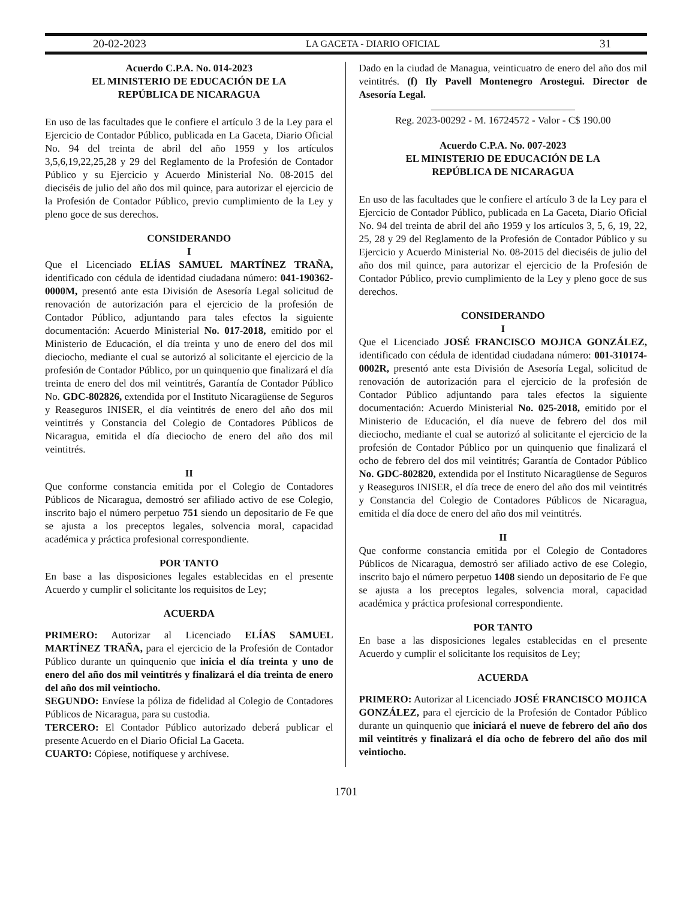20-02-2023 LA GACETA - DIARIO OFICIAL 31
Acuerdo C.P.A. No. 014-2023
EL MINISTERIO DE EDUCACIÓN DE LA
REPÚBLICA DE NICARAGUA
En uso de las facultades que le confiere el artículo 3 de la Ley para el Ejercicio de Contador Público, publicada en La Gaceta, Diario Oficial No. 94 del treinta de abril del año 1959 y los artículos 3,5,6,19,22,25,28 y 29 del Reglamento de la Profesión de Contador Público y su Ejercicio y Acuerdo Ministerial No. 08-2015 del dieciséis de julio del año dos mil quince, para autorizar el ejercicio de la Profesión de Contador Público, previo cumplimiento de la Ley y pleno goce de sus derechos.
CONSIDERANDO
I
Que el Licenciado ELÍAS SAMUEL MARTÍNEZ TRAÑA, identificado con cédula de identidad ciudadana número: 041-190362-0000M, presentó ante esta División de Asesoría Legal solicitud de renovación de autorización para el ejercicio de la profesión de Contador Público, adjuntando para tales efectos la siguiente documentación: Acuerdo Ministerial No. 017-2018, emitido por el Ministerio de Educación, el día treinta y uno de enero del dos mil dieciocho, mediante el cual se autorizó al solicitante el ejercicio de la profesión de Contador Público, por un quinquenio que finalizará el día treinta de enero del dos mil veintitrés, Garantía de Contador Público No. GDC-802826, extendida por el Instituto Nicaragüense de Seguros y Reaseguros INISER, el día veintitrés de enero del año dos mil veintitrés y Constancia del Colegio de Contadores Públicos de Nicaragua, emitida el día dieciocho de enero del año dos mil veintitrés.
II
Que conforme constancia emitida por el Colegio de Contadores Públicos de Nicaragua, demostró ser afiliado activo de ese Colegio, inscrito bajo el número perpetuo 751 siendo un depositario de Fe que se ajusta a los preceptos legales, solvencia moral, capacidad académica y práctica profesional correspondiente.
POR TANTO
En base a las disposiciones legales establecidas en el presente Acuerdo y cumplir el solicitante los requisitos de Ley;
ACUERDA
PRIMERO: Autorizar al Licenciado ELÍAS SAMUEL MARTÍNEZ TRAÑA, para el ejercicio de la Profesión de Contador Público durante un quinquenio que inicia el día treinta y uno de enero del año dos mil veintitrés y finalizará el día treinta de enero del año dos mil veintiocho.
SEGUNDO: Envíese la póliza de fidelidad al Colegio de Contadores Públicos de Nicaragua, para su custodia.
TERCERO: El Contador Público autorizado deberá publicar el presente Acuerdo en el Diario Oficial La Gaceta.
CUARTO: Cópiese, notifíquese y archívese.
Dado en la ciudad de Managua, veinticuatro de enero del año dos mil veintitrés. (f) Ily Pavell Montenegro Arostegui. Director de Asesoría Legal.
Reg. 2023-00292 - M. 16724572 - Valor - C$ 190.00
Acuerdo C.P.A. No. 007-2023
EL MINISTERIO DE EDUCACIÓN DE LA
REPÚBLICA DE NICARAGUA
En uso de las facultades que le confiere el artículo 3 de la Ley para el Ejercicio de Contador Público, publicada en La Gaceta, Diario Oficial No. 94 del treinta de abril del año 1959 y los artículos 3, 5, 6, 19, 22, 25, 28 y 29 del Reglamento de la Profesión de Contador Público y su Ejercicio y Acuerdo Ministerial No. 08-2015 del dieciséis de julio del año dos mil quince, para autorizar el ejercicio de la Profesión de Contador Público, previo cumplimiento de la Ley y pleno goce de sus derechos.
CONSIDERANDO
I
Que el Licenciado JOSÉ FRANCISCO MOJICA GONZÁLEZ, identificado con cédula de identidad ciudadana número: 001-310174-0002R, presentó ante esta División de Asesoría Legal, solicitud de renovación de autorización para el ejercicio de la profesión de Contador Público adjuntando para tales efectos la siguiente documentación: Acuerdo Ministerial No. 025-2018, emitido por el Ministerio de Educación, el día nueve de febrero del dos mil dieciocho, mediante el cual se autorizó al solicitante el ejercicio de la profesión de Contador Público por un quinquenio que finalizará el ocho de febrero del dos mil veintitrés; Garantía de Contador Público No. GDC-802820, extendida por el Instituto Nicaragüense de Seguros y Reaseguros INISER, el día trece de enero del año dos mil veintitrés y Constancia del Colegio de Contadores Públicos de Nicaragua, emitida el día doce de enero del año dos mil veintitrés.
II
Que conforme constancia emitida por el Colegio de Contadores Públicos de Nicaragua, demostró ser afiliado activo de ese Colegio, inscrito bajo el número perpetuo 1408 siendo un depositario de Fe que se ajusta a los preceptos legales, solvencia moral, capacidad académica y práctica profesional correspondiente.
POR TANTO
En base a las disposiciones legales establecidas en el presente Acuerdo y cumplir el solicitante los requisitos de Ley;
ACUERDA
PRIMERO: Autorizar al Licenciado JOSÉ FRANCISCO MOJICA GONZÁLEZ, para el ejercicio de la Profesión de Contador Público durante un quinquenio que iniciará el nueve de febrero del año dos mil veintitrés y finalizará el día ocho de febrero del año dos mil veintiocho.
1701